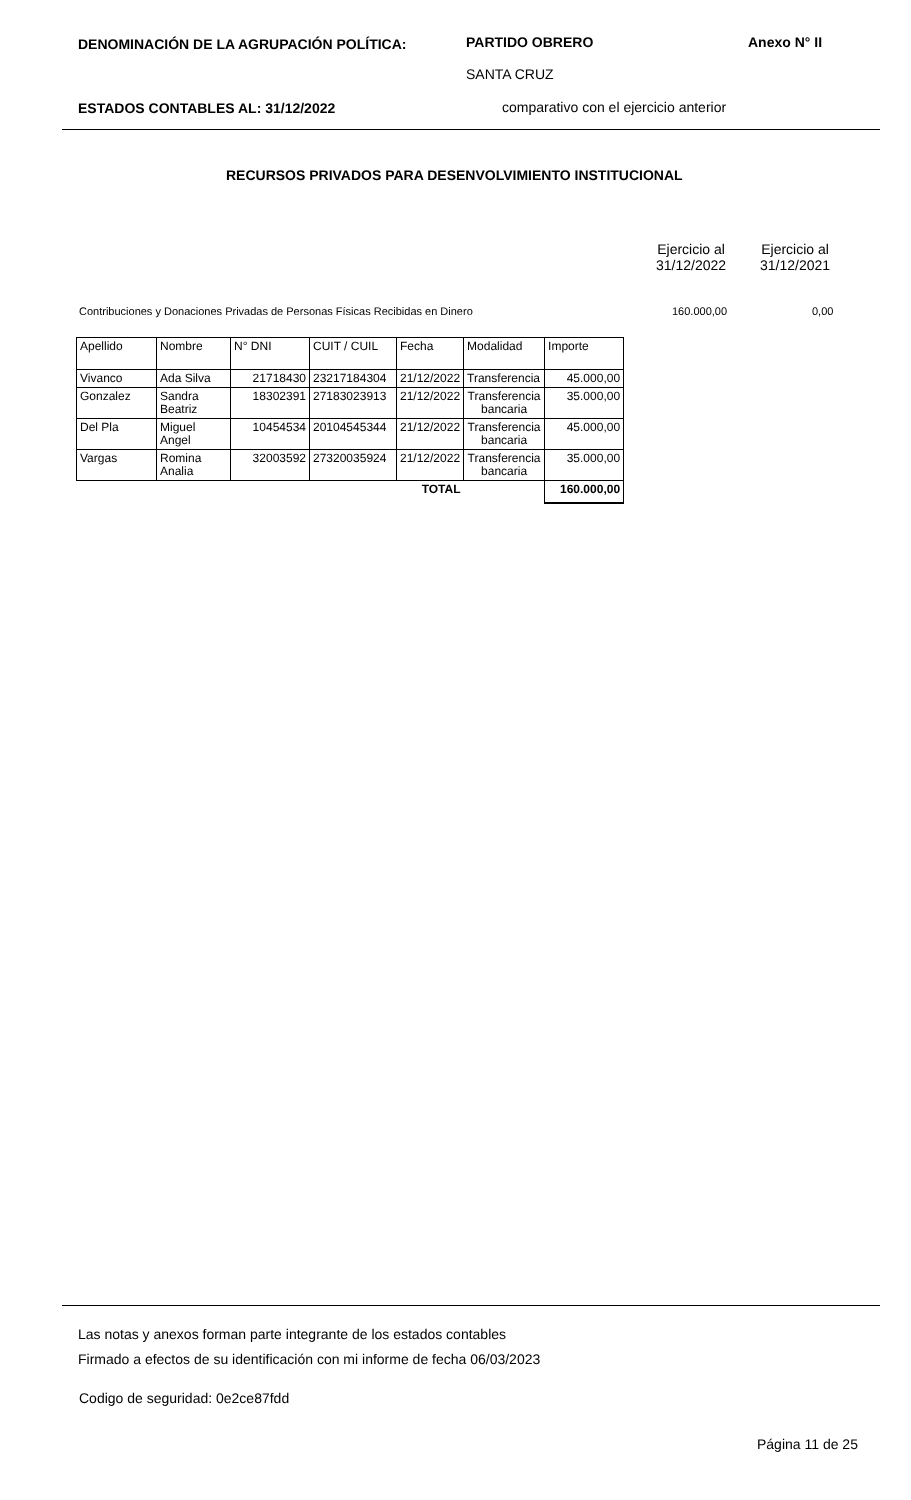DENOMINACIÓN DE LA AGRUPACIÓN POLÍTICA: PARTIDO OBRERO Anexo N° II
SANTA CRUZ
ESTADOS CONTABLES AL: 31/12/2022 comparativo con el ejercicio anterior
RECURSOS PRIVADOS PARA DESENVOLVIMIENTO INSTITUCIONAL
Ejercicio al
31/12/2022
Ejercicio al
31/12/2021
Contribuciones y Donaciones Privadas de Personas Físicas Recibidas en Dinero 160.000,00 0,00
| Apellido | Nombre | N° DNI | CUIT / CUIL | Fecha | Modalidad | Importe |
| Vivanco | Ada Silva | 21718430 | 23217184304 | 21/12/2022 | Transferencia | 45.000,00 |
| Gonzalez | Sandra Beatriz | 18302391 | 27183023913 | 21/12/2022 | Transferencia bancaria | 35.000,00 |
| Del Pla | Miguel Angel | 10454534 | 20104545344 | 21/12/2022 | Transferencia bancaria | 45.000,00 |
| Vargas | Romina Analia | 32003592 | 27320035924 | 21/12/2022 | Transferencia bancaria | 35.000,00 |
| TOTAL | | | | | | 160.000,00 |
Las notas y anexos forman parte integrante de los estados contables
Firmado a efectos de su identificación con mi informe de fecha 06/03/2023
Codigo de seguridad: 0e2ce87fdd
Página 11 de 25